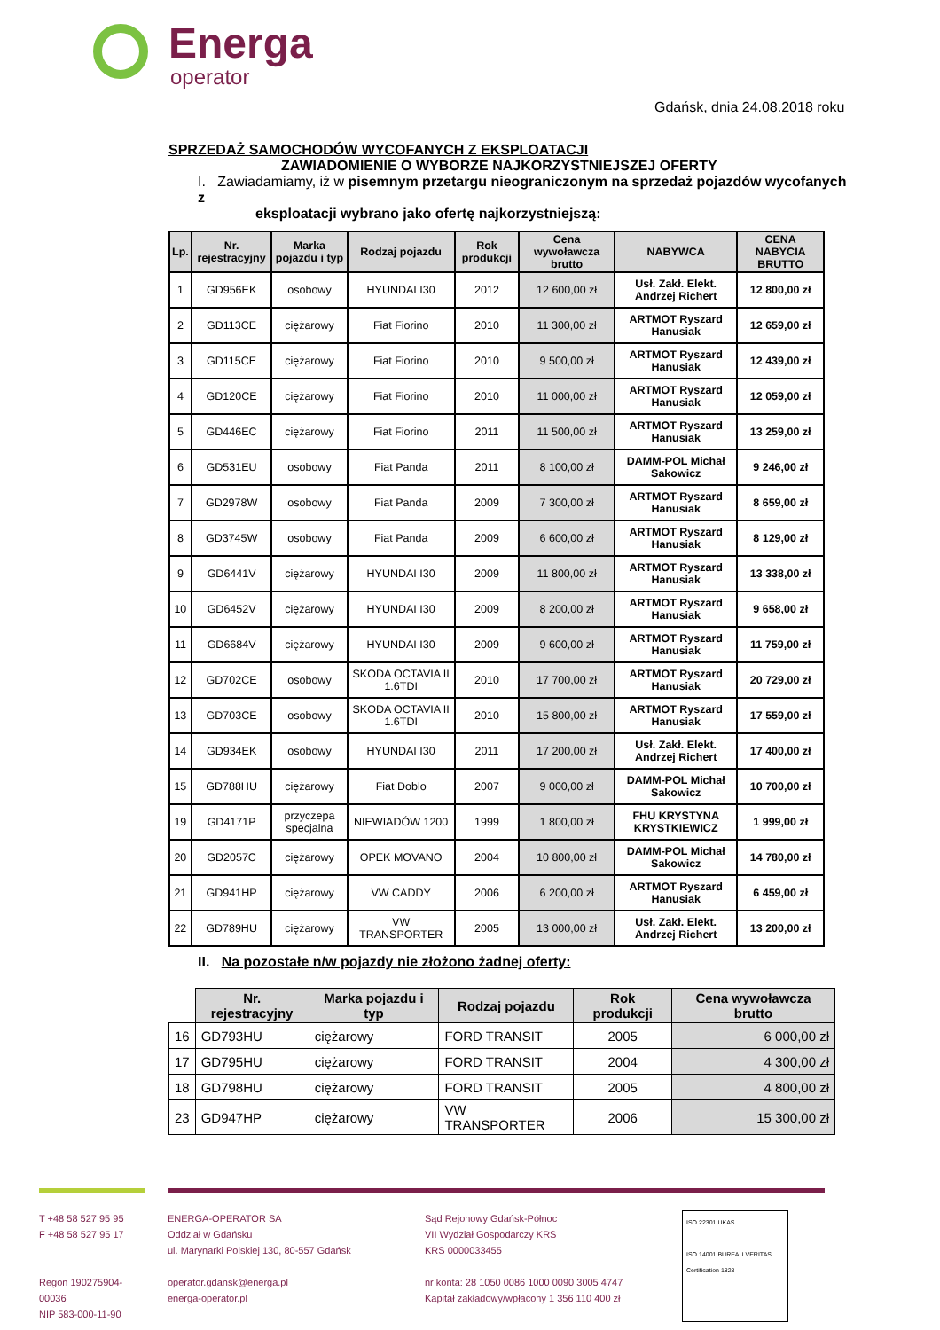Energa
operator
Gdańsk, dnia 24.08.2018 roku
SPRZEDAŻ SAMOCHODÓW WYCOFANYCH Z EKSPLOATACJI
ZAWIADOMIENIE O WYBORZE NAJKORZYSTNIEJSZEJ OFERTY
I. Zawiadamiamy, iż w pisemnym przetargu nieograniczonym na sprzedaż pojazdów wycofanych z
eksploatacji wybrano jako ofertę najkorzystniejszą:
| Lp. | Nr. rejestracyjny | Marka pojazdu i typ | Rodzaj pojazdu | Rok produkcji | Cena wywoławcza brutto | NABYWCA | CENA NABYCIA BRUTTO |
| --- | --- | --- | --- | --- | --- | --- | --- |
| 1 | GD956EK | osobowy | HYUNDAI I30 | 2012 | 12 600,00 zł | Usł. Zakł. Elekt. Andrzej Richert | 12 800,00 zł |
| 2 | GD113CE | ciężarowy | Fiat Fiorino | 2010 | 11 300,00 zł | ARTMOT Ryszard Hanusiak | 12 659,00 zł |
| 3 | GD115CE | ciężarowy | Fiat Fiorino | 2010 | 9 500,00 zł | ARTMOT Ryszard Hanusiak | 12 439,00 zł |
| 4 | GD120CE | ciężarowy | Fiat Fiorino | 2010 | 11 000,00 zł | ARTMOT Ryszard Hanusiak | 12 059,00 zł |
| 5 | GD446EC | ciężarowy | Fiat Fiorino | 2011 | 11 500,00 zł | ARTMOT Ryszard Hanusiak | 13 259,00 zł |
| 6 | GD531EU | osobowy | Fiat Panda | 2011 | 8 100,00 zł | DAMM-POL Michał Sakowicz | 9 246,00 zł |
| 7 | GD2978W | osobowy | Fiat Panda | 2009 | 7 300,00 zł | ARTMOT Ryszard Hanusiak | 8 659,00 zł |
| 8 | GD3745W | osobowy | Fiat Panda | 2009 | 6 600,00 zł | ARTMOT Ryszard Hanusiak | 8 129,00 zł |
| 9 | GD6441V | ciężarowy | HYUNDAI I30 | 2009 | 11 800,00 zł | ARTMOT Ryszard Hanusiak | 13 338,00 zł |
| 10 | GD6452V | ciężarowy | HYUNDAI I30 | 2009 | 8 200,00 zł | ARTMOT Ryszard Hanusiak | 9 658,00 zł |
| 11 | GD6684V | ciężarowy | HYUNDAI I30 | 2009 | 9 600,00 zł | ARTMOT Ryszard Hanusiak | 11 759,00 zł |
| 12 | GD702CE | osobowy | SKODA OCTAVIA II 1.6TDI | 2010 | 17 700,00 zł | ARTMOT Ryszard Hanusiak | 20 729,00 zł |
| 13 | GD703CE | osobowy | SKODA OCTAVIA II 1.6TDI | 2010 | 15 800,00 zł | ARTMOT Ryszard Hanusiak | 17 559,00 zł |
| 14 | GD934EK | osobowy | HYUNDAI I30 | 2011 | 17 200,00 zł | Usł. Zakł. Elekt. Andrzej Richert | 17 400,00 zł |
| 15 | GD788HU | ciężarowy | Fiat Doblo | 2007 | 9 000,00 zł | DAMM-POL Michał Sakowicz | 10 700,00 zł |
| 19 | GD4171P | przyczepa specjalna | NIEWIADÓW 1200 | 1999 | 1 800,00 zł | FHU KRYSTYNA KRYSTKIEWICZ | 1 999,00 zł |
| 20 | GD2057C | ciężarowy | OPEK MOVANO | 2004 | 10 800,00 zł | DAMM-POL Michał Sakowicz | 14 780,00 zł |
| 21 | GD941HP | ciężarowy | VW CADDY | 2006 | 6 200,00 zł | ARTMOT Ryszard Hanusiak | 6 459,00 zł |
| 22 | GD789HU | ciężarowy | VW TRANSPORTER | 2005 | 13 000,00 zł | Usł. Zakł. Elekt. Andrzej Richert | 13 200,00 zł |
II. Na pozostałe n/w pojazdy nie złożono żadnej oferty:
| | Nr. rejestracyjny | Marka pojazdu i typ | Rodzaj pojazdu | Rok produkcji | Cena wywoławcza brutto |
| 16 | GD793HU | ciężarowy | FORD TRANSIT | 2005 | 6 000,00 zł |
| 17 | GD795HU | ciężarowy | FORD TRANSIT | 2004 | 4 300,00 zł |
| 18 | GD798HU | ciężarowy | FORD TRANSIT | 2005 | 4 800,00 zł |
| 23 | GD947HP | ciężarowy | VW TRANSPORTER | 2006 | 15 300,00 zł |
T +48 58 527 95 95
F +48 58 527 95 17
Regon 190275904-00036
NIP 583-000-11-90
ENERGA-OPERATOR SA
Oddział w Gdańsku
ul. Marynarki Polskiej 130, 80-557 Gdańsk
operator.gdansk@energa.pl
energa-operator.pl
Sąd Rejonowy Gdańsk-Północ
VII Wydział Gospodarczy KRS
KRS 0000033455
nr konta: 28 1050 0086 1000 0090 3005 4747
Kapitał zakładowy/wpłacony 1 356 110 400 zł
ISO 22301 UKAS
ISO 14001 BUREAU VERITAS Certification 1828